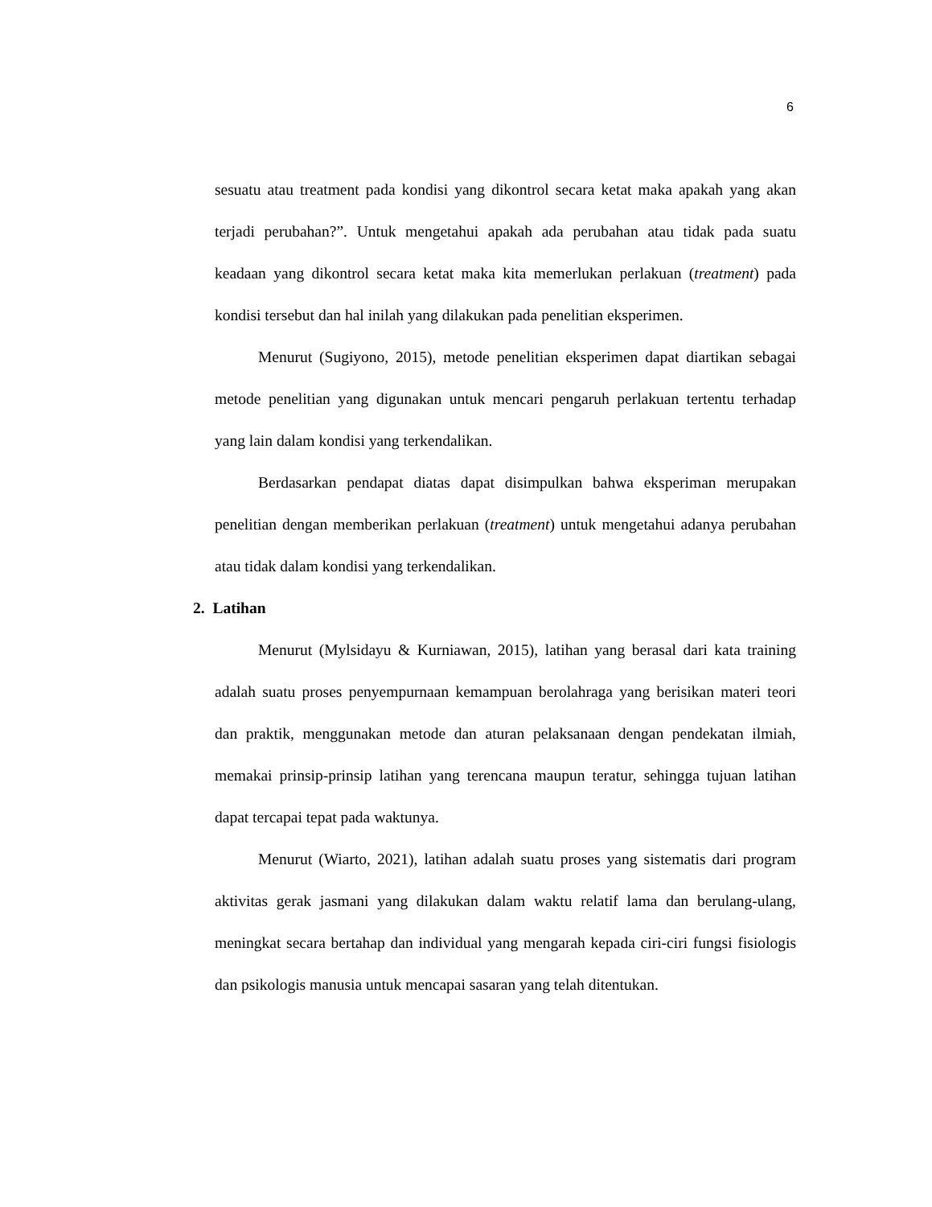6
sesuatu atau treatment pada kondisi yang dikontrol secara ketat maka apakah yang akan terjadi perubahan?”. Untuk mengetahui apakah ada perubahan atau tidak pada suatu keadaan yang dikontrol secara ketat maka kita memerlukan perlakuan (treatment) pada kondisi tersebut dan hal inilah yang dilakukan pada penelitian eksperimen.
Menurut (Sugiyono, 2015), metode penelitian eksperimen dapat diartikan sebagai metode penelitian yang digunakan untuk mencari pengaruh perlakuan tertentu terhadap yang lain dalam kondisi yang terkendalikan.
Berdasarkan pendapat diatas dapat disimpulkan bahwa eksperiman merupakan penelitian dengan memberikan perlakuan (treatment) untuk mengetahui adanya perubahan atau tidak dalam kondisi yang terkendalikan.
2. Latihan
Menurut (Mylsidayu & Kurniawan, 2015), latihan yang berasal dari kata training adalah suatu proses penyempurnaan kemampuan berolahraga yang berisikan materi teori dan praktik, menggunakan metode dan aturan pelaksanaan dengan pendekatan ilmiah, memakai prinsip-prinsip latihan yang terencana maupun teratur, sehingga tujuan latihan dapat tercapai tepat pada waktunya.
Menurut (Wiarto, 2021), latihan adalah suatu proses yang sistematis dari program aktivitas gerak jasmani yang dilakukan dalam waktu relatif lama dan berulang-ulang, meningkat secara bertahap dan individual yang mengarah kepada ciri-ciri fungsi fisiologis dan psikologis manusia untuk mencapai sasaran yang telah ditentukan.